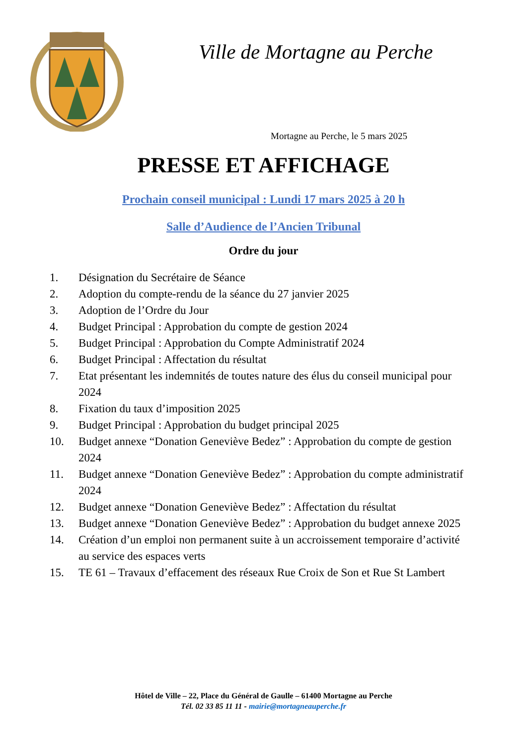Ville de Mortagne au Perche
Mortagne au Perche, le 5 mars 2025
PRESSE ET AFFICHAGE
Prochain conseil municipal : Lundi 17 mars 2025 à 20 h
Salle d’Audience de l’Ancien Tribunal
Ordre du jour
1. Désignation du Secrétaire de Séance
2. Adoption du compte-rendu de la séance du 27 janvier 2025
3. Adoption de l’Ordre du Jour
4. Budget Principal : Approbation du compte de gestion 2024
5. Budget Principal : Approbation du Compte Administratif 2024
6. Budget Principal : Affectation du résultat
7. Etat présentant les indemnités de toutes nature des élus du conseil municipal pour 2024
8. Fixation du taux d’imposition 2025
9. Budget Principal : Approbation du budget principal 2025
10. Budget annexe “Donation Geneviève Bedez” : Approbation du compte de gestion 2024
11. Budget annexe “Donation Geneviève Bedez” : Approbation du compte administratif 2024
12. Budget annexe “Donation Geneviève Bedez” : Affectation du résultat
13. Budget annexe “Donation Geneviève Bedez” : Approbation du budget annexe 2025
14. Création d’un emploi non permanent suite à un accroissement temporaire d’activité au service des espaces verts
15. TE 61 – Travaux d’effacement des réseaux Rue Croix de Son et Rue St Lambert
Hôtel de Ville – 22, Place du Général de Gaulle – 61400 Mortagne au Perche
Tél. 02 33 85 11 11 - mairie@mortagneauperche.fr